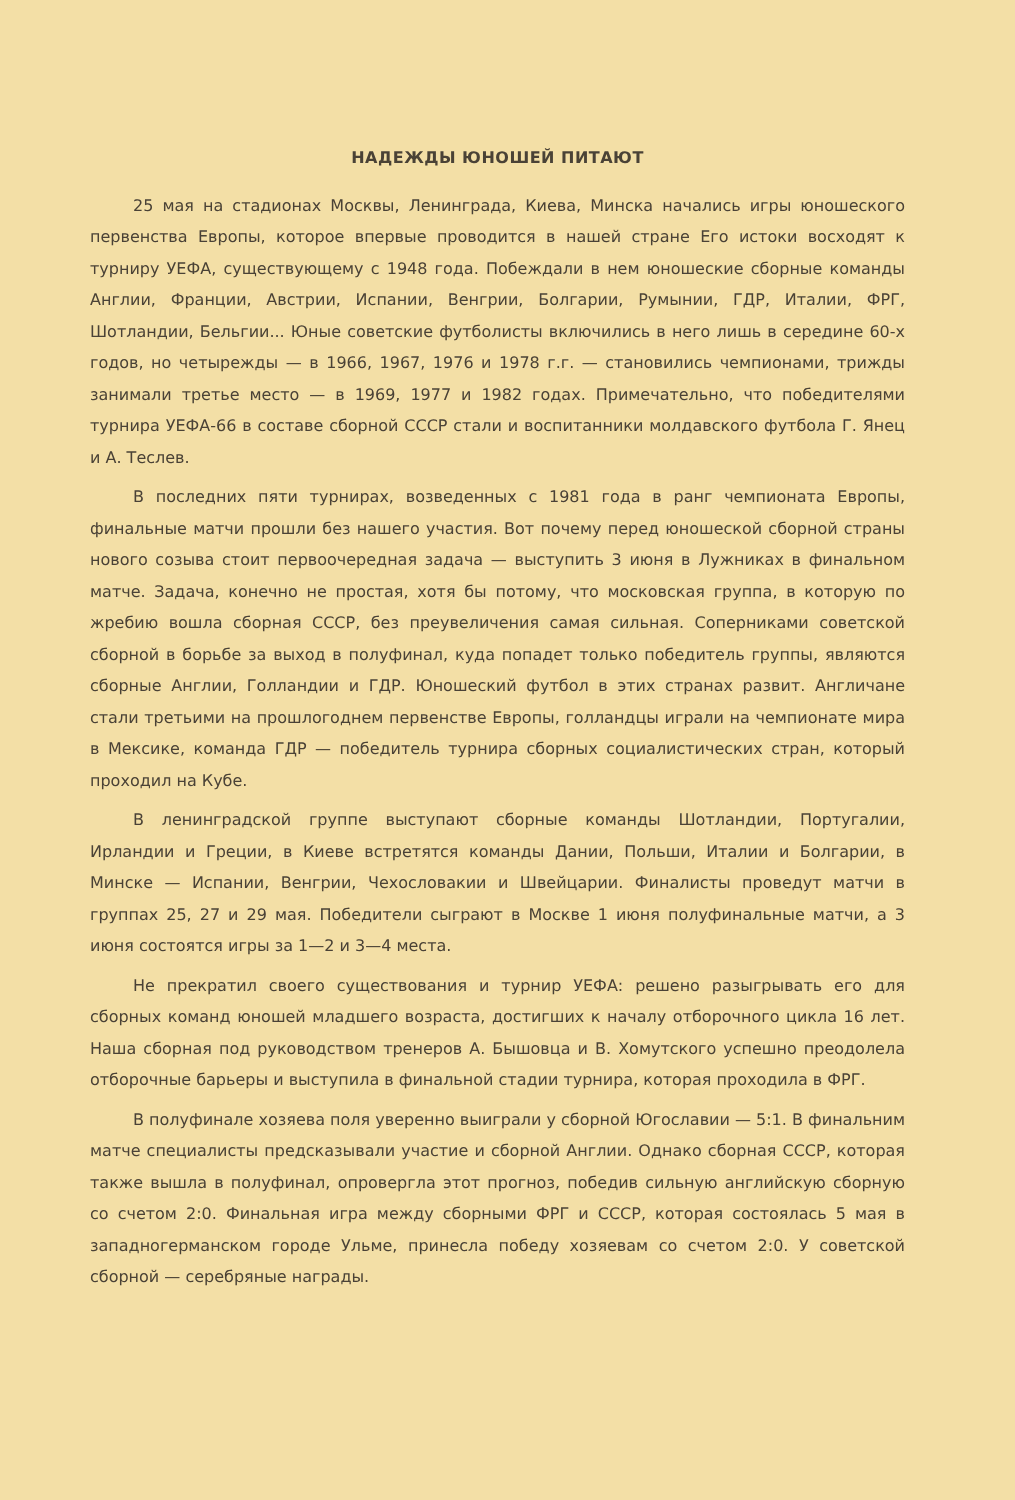НАДЕЖДЫ ЮНОШЕЙ ПИТАЮТ
25 мая на стадионах Москвы, Ленинграда, Киева, Минска начались игры юношеского первенства Европы, которое впервые проводится в нашей стране Его истоки восходят к турниру УЕФА, существующему с 1948 года. Побеждали в нем юношеские сборные команды Англии, Франции, Австрии, Испании, Венгрии, Болгарии, Румынии, ГДР, Италии, ФРГ, Шотландии, Бельгии... Юные советские футболисты включились в него лишь в середине 60-х годов, но четырежды — в 1966, 1967, 1976 и 1978 г.г. — становились чемпионами, трижды занимали третье место — в 1969, 1977 и 1982 годах. Примечательно, что победителями турнира УЕФА-66 в составе сборной СССР стали и воспитанники молдавского футбола Г. Янец и А. Теслев.
В последних пяти турнирах, возведенных с 1981 года в ранг чемпионата Европы, финальные матчи прошли без нашего участия. Вот почему перед юношеской сборной страны нового созыва стоит первоочередная задача — выступить 3 июня в Лужниках в финальном матче. Задача, конечно не простая, хотя бы потому, что московская группа, в которую по жребию вошла сборная СССР, без преувеличения самая сильная. Соперниками советской сборной в борьбе за выход в полуфинал, куда попадет только победитель группы, являются сборные Англии, Голландии и ГДР. Юношеский футбол в этих странах развит. Англичане стали третьими на прошлогоднем первенстве Европы, голландцы играли на чемпионате мира в Мексике, команда ГДР — победитель турнира сборных социалистических стран, который проходил на Кубе.
В ленинградской группе выступают сборные команды Шотландии, Португалии, Ирландии и Греции, в Киеве встретятся команды Дании, Польши, Италии и Болгарии, в Минске — Испании, Венгрии, Чехословакии и Швейцарии. Финалисты проведут матчи в группах 25, 27 и 29 мая. Победители сыграют в Москве 1 июня полуфинальные матчи, а 3 июня состоятся игры за 1—2 и 3—4 места.
Не прекратил своего существования и турнир УЕФА: решено разыгрывать его для сборных команд юношей младшего возраста, достигших к началу отборочного цикла 16 лет. Наша сборная под руководством тренеров А. Бышовца и В. Хомутского успешно преодолела отборочные барьеры и выступила в финальной стадии турнира, которая проходила в ФРГ.
В полуфинале хозяева поля уверенно выиграли у сборной Югославии — 5:1. В финальним матче специалисты предсказывали участие и сборной Англии. Однако сборная СССР, которая также вышла в полуфинал, опровергла этот прогноз, победив сильную английскую сборную со счетом 2:0. Финальная игра между сборными ФРГ и СССР, которая состоялась 5 мая в западногерманском городе Ульме, принесла победу хозяевам со счетом 2:0. У советской сборной — серебряные награды.